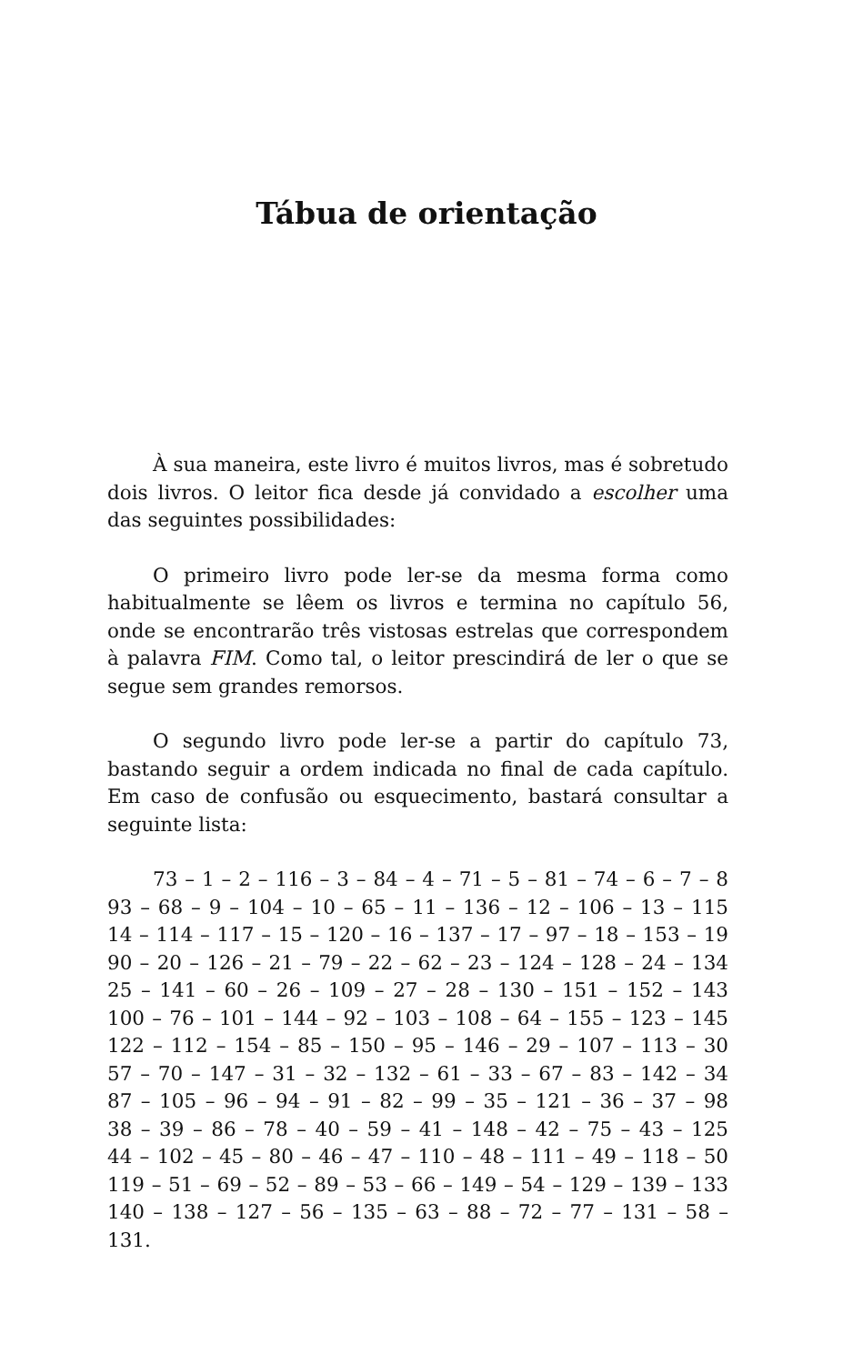Tábua de orientação
À sua maneira, este livro é muitos livros, mas é sobretudo dois livros. O leitor fica desde já convidado a escolher uma das seguintes possibilidades:
O primeiro livro pode ler-se da mesma forma como habitualmente se lêem os livros e termina no capítulo 56, onde se encontrarão três vistosas estrelas que correspondem à palavra FIM. Como tal, o leitor prescindirá de ler o que se segue sem grandes remorsos.
O segundo livro pode ler-se a partir do capítulo 73, bastando seguir a ordem indicada no final de cada capítulo. Em caso de confusão ou esquecimento, bastará consultar a seguinte lista:
73 – 1 – 2 – 116 – 3 – 84 – 4 – 71 – 5 – 81 – 74 – 6 – 7 – 8
93 – 68 – 9 – 104 – 10 – 65 – 11 – 136 – 12 – 106 – 13 – 115
14 – 114 – 117 – 15 – 120 – 16 – 137 – 17 – 97 – 18 – 153 – 19
90 – 20 – 126 – 21 – 79 – 22 – 62 – 23 – 124 – 128 – 24 – 134
25 – 141 – 60 – 26 – 109 – 27 – 28 – 130 – 151 – 152 – 143
100 – 76 – 101 – 144 – 92 – 103 – 108 – 64 – 155 – 123 – 145
122 – 112 – 154 – 85 – 150 – 95 – 146 – 29 – 107 – 113 – 30
57 – 70 – 147 – 31 – 32 – 132 – 61 – 33 – 67 – 83 – 142 – 34
87 – 105 – 96 – 94 – 91 – 82 – 99 – 35 – 121 – 36 – 37 – 98
38 – 39 – 86 – 78 – 40 – 59 – 41 – 148 – 42 – 75 – 43 – 125
44 – 102 – 45 – 80 – 46 – 47 – 110 – 48 – 111 – 49 – 118 – 50
119 – 51 – 69 – 52 – 89 – 53 – 66 – 149 – 54 – 129 – 139 – 133
140 – 138 – 127 – 56 – 135 – 63 – 88 – 72 – 77 – 131 – 58 – 131.